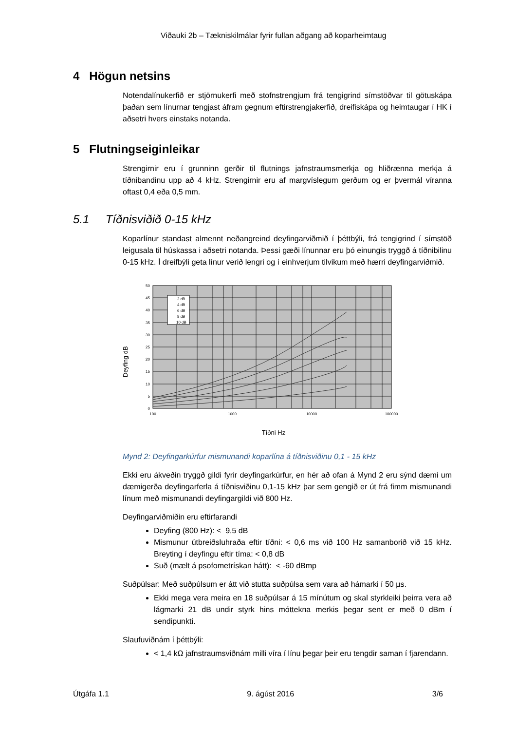Viðauki 2b – Tækniskilmálar fyrir fullan aðgang að koparheimtaug
4 Högun netsins
Notendalínukerfið er stjörnukerfi með stofnstrengjum frá tengigrind símstöðvar til götuskápa þaðan sem línurnar tengjast áfram gegnum eftirstrengjakerfið, dreifiskápa og heimtaugar í HK í aðsetri hvers einstaks notanda.
5 Flutningseiginleikar
Strengirnir eru í grunninn gerðir til flutnings jafnstraumsmerkja og hliðrænna merkja á tíðnibandinu upp að 4 kHz. Strengirnir eru af margvíslegum gerðum og er þvermál víranna oftast 0,4 eða 0,5 mm.
5.1 Tíðnisviðið 0-15 kHz
Koparlínur standast almennt neðangreind deyfingarviðmið í þéttbýli, frá tengigrind í símstöð leigusala til húskassa i aðsetri notanda. Þessi gæði línunnar eru þó einungis tryggð á tíðnibilinu 0-15 kHz. Í dreifbýli geta línur verið lengri og í einhverjum tilvikum með hærri deyfingarviðmið.
Deyfing dB
2 dB
4 dB
6 dB
8 dB
10 dB
50
45
40
35
30
25
20
15
10
5
0
100
1000
10000
100000
Tíðni Hz
Mynd 2: Deyfingarkúrfur mismunandi koparlína á tíðnisviðinu 0,1 - 15 kHz
Ekki eru ákveðin tryggð gildi fyrir deyfingarkúrfur, en hér að ofan á Mynd 2 eru sýnd dæmi um dæmigerða deyfingarferla á tíðnisviðinu 0,1-15 kHz þar sem gengið er út frá fimm mismunandi línum með mismunandi deyfingargildi við 800 Hz.
Deyfingarviðmiðin eru eftirfarandi
Deyfing (800 Hz): < 9,5 dB
Mismunur útbreiðsluhraða eftir tíðni: < 0,6 ms við 100 Hz samanborið við 15 kHz. Breyting í deyfingu eftir tíma: < 0,8 dB
Suð (mælt á psofometrískan hátt): < -60 dBmp
Suðpúlsar: Með suðpúlsum er átt við stutta suðpúlsa sem vara að hámarki í 50 µs.
Ekki mega vera meira en 18 suðpúlsar á 15 mínútum og skal styrkleiki þeirra vera að lágmarki 21 dB undir styrk hins móttekna merkis þegar sent er með 0 dBm í sendipunkti.
Slaufuviðnám í þéttbýli:
< 1,4 kΩ jafnstraumsviðnám milli víra í línu þegar þeir eru tengdir saman í fjarendann.
Útgáfa 1.1 9. ágúst 2016 3/6